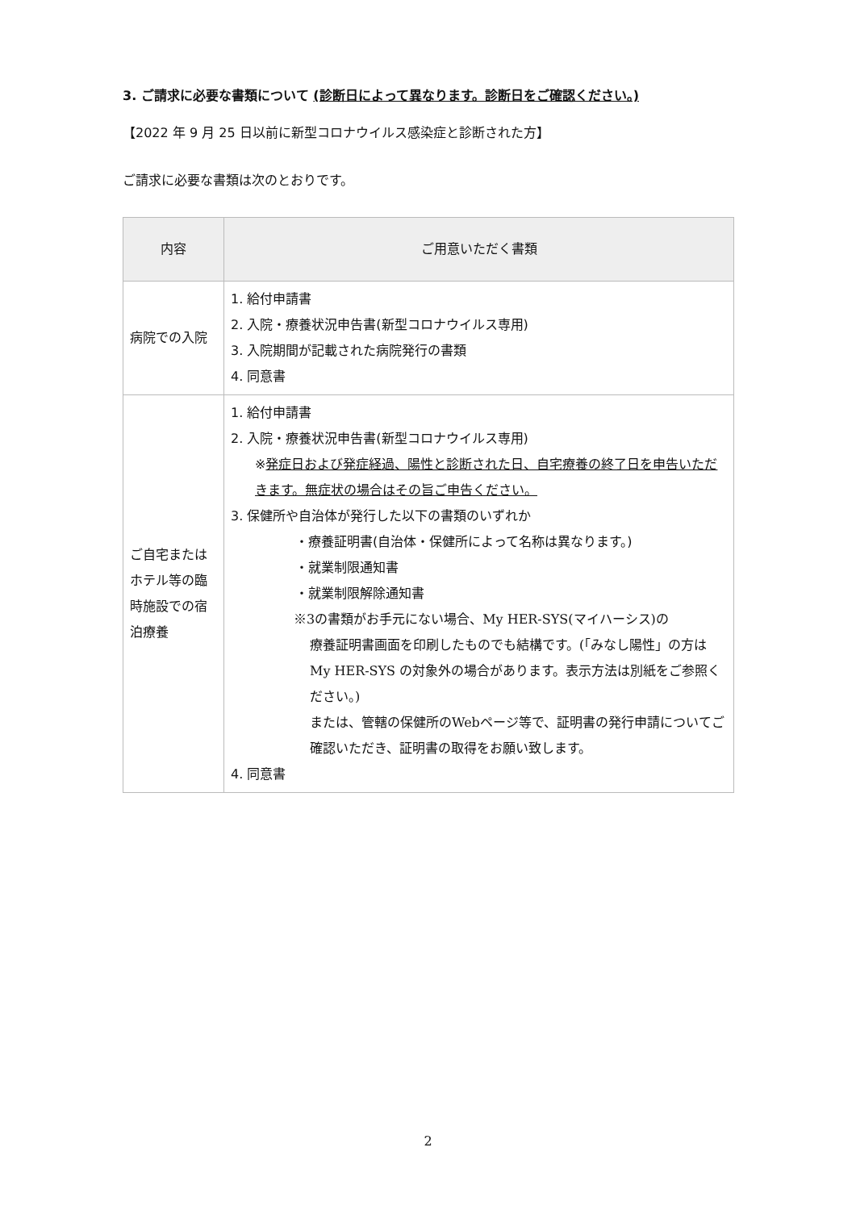3. ご請求に必要な書類について (診断日によって異なります。診断日をご確認ください。)
【2022 年 9 月 25 日以前に新型コロナウイルス感染症と診断された方】
ご請求に必要な書類は次のとおりです。
| 内容 | ご用意いただく書類 |
| --- | --- |
| 病院での入院 | 1. 給付申請書 2. 入院・療養状況申告書(新型コロナウイルス専用) 3. 入院期間が記載された病院発行の書類 4. 同意書 |
| ご自宅または ホテル等の臨時施設での宿泊療養 | 1. 給付申請書 2. 入院・療養状況申告書(新型コロナウイルス専用) ※ 発症日および発症経過、陽性と診断された日、自宅療養の終了日を申告いただきます。無症状の場合はその旨ご申告ください。 3. 保健所や自治体が発行した以下の書類のいずれか ・療養証明書(自治体・保健所によって名称は異なります。) ・就業制限通知書 ・就業制限解除通知書 ※3の書類がお手元にない場合、My HER-SYS(マイハーシス)の 療養証明書画面を印刷したものでも結構です。(「みなし陽性」の方は My HER-SYS の対象外の場合があります。表示方法は別紙をご参照ください。) または、管轄の保健所のWebページ等で、証明書の発行申請についてご確認いただき、証明書の取得をお願い致します。 4. 同意書 |
2